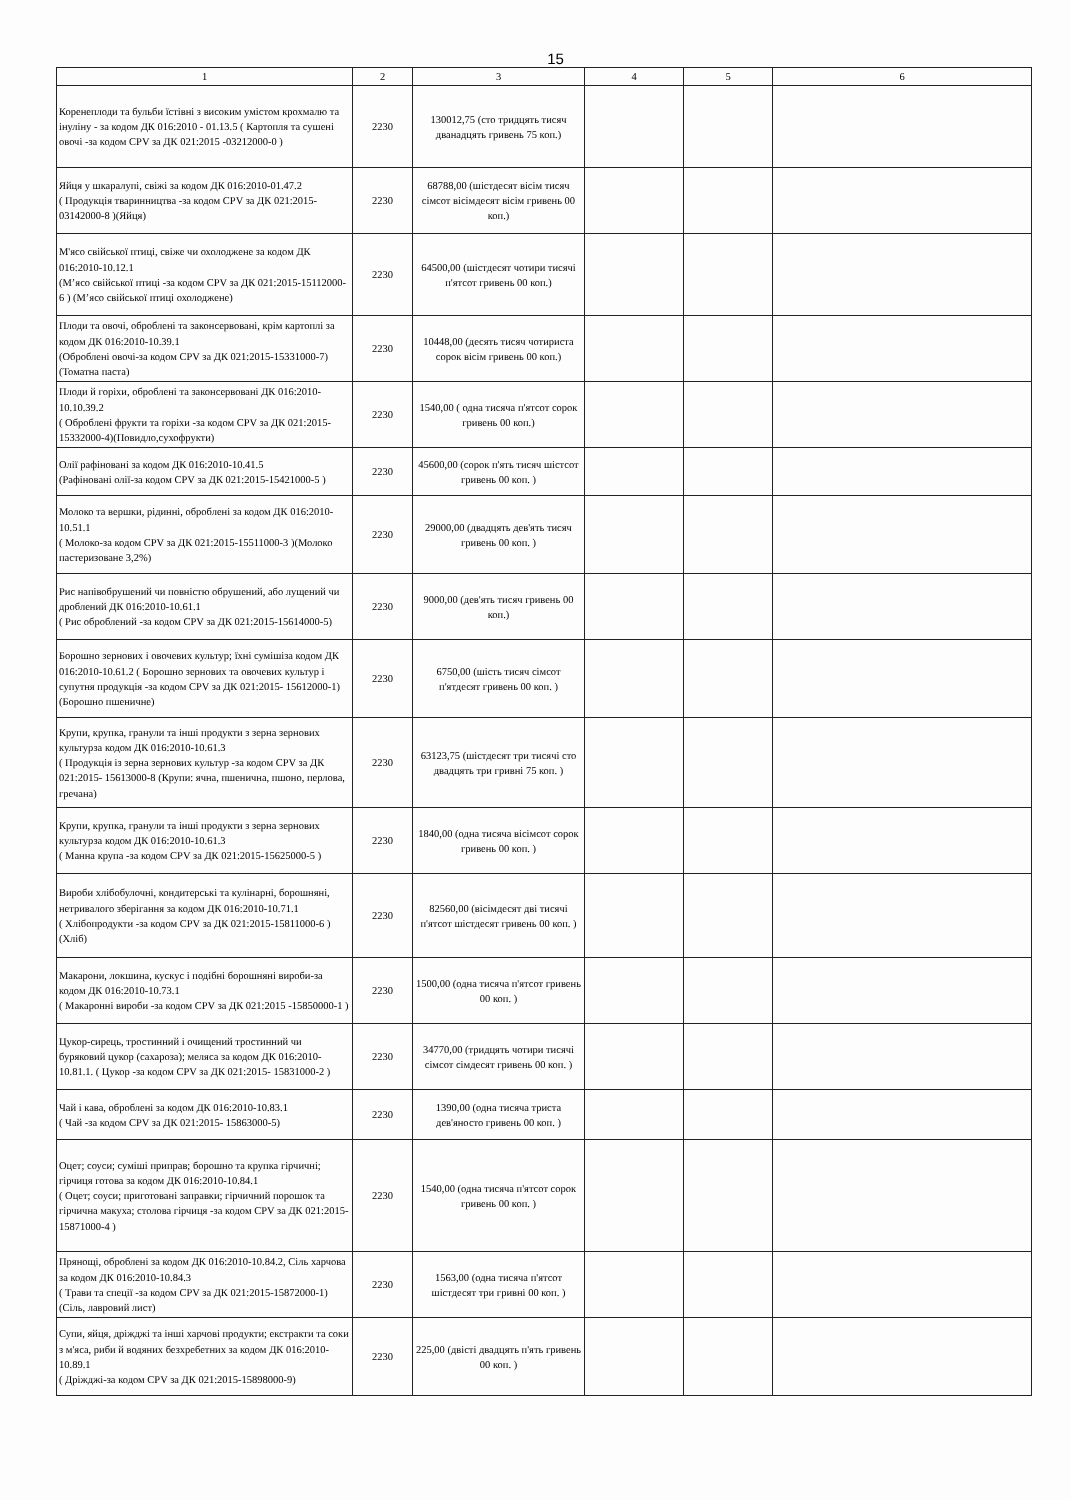15
| 1 | 2 | 3 | 4 | 5 | 6 |
| --- | --- | --- | --- | --- | --- |
| Коренеплоди та бульби їстівні з високим умістом крохмалю та інуліну - за кодом ДК 016:2010 - 01.13.5 ( Картопля та сушені овочі -за кодом CPV за ДК 021:2015 -03212000-0 ) | 2230 | 130012,75 (сто тридцять тисяч дванадцять гривень 75 коп.) | | | |
| Яйця у шкаралупі, свіжі за кодом ДК 016:2010-01.47.2 ( Продукція тваринництва -за кодом CPV за ДК 021:2015- 03142000-8 )(Яйця) | 2230 | 68788,00 (шістдесят вісім тисяч сімсот вісімдесят вісім гривень 00 коп.) | | | |
| М'ясо свійської птиці, свіже чи охолоджене за кодом ДК 016:2010-10.12.1 (М’ясо свійської птиці -за кодом CPV за ДК 021:2015-15112000-6 ) (М’ясо свійської птиці охолоджене) | 2230 | 64500,00 (шістдесят чотири тисячі п'ятсот гривень 00 коп.) | | | |
| Плоди та овочі, оброблені та законсервовані, крім картоплі за кодом ДК 016:2010-10.39.1 (Оброблені овочі-за кодом CPV за ДК 021:2015-15331000-7) (Томатна паста) | 2230 | 10448,00 (десять тисяч чотириста сорок вісім гривень 00 коп.) | | | |
| Плоди й горіхи, оброблені та законсервовані ДК 016:2010-10.10.39.2 ( Оброблені фрукти та горіхи -за кодом CPV за ДК 021:2015-15332000-4)(Повидло,сухофрукти) | 2230 | 1540,00 ( одна тисяча п'ятсот сорок гривень 00 коп.) | | | |
| Олії рафіновані за кодом ДК 016:2010-10.41.5 (Рафіновані олії-за кодом CPV за ДК 021:2015-15421000-5 ) | 2230 | 45600,00 (сорок п'ять тисяч шістсот гривень 00 коп. ) | | | |
| Молоко та вершки, рідинні, оброблені за кодом ДК 016:2010-10.51.1 ( Молоко-за кодом CPV за ДК 021:2015-15511000-3 )(Молоко пастеризоване 3,2%) | 2230 | 29000,00 (двадцять дев'ять тисяч гривень 00 коп. ) | | | |
| Рис напівобрушений чи повністю обрушений, або лущений чи дроблений ДК 016:2010-10.61.1 ( Рис оброблений -за кодом CPV за ДК 021:2015-15614000-5) | 2230 | 9000,00 (дев'ять тисяч гривень 00 коп.) | | | |
| Борошно зернових і овочевих культур; їхні сумішіза кодом ДК 016:2010-10.61.2 ( Борошно зернових та овочевих культур і супутня продукція -за кодом CPV за ДК 021:2015- 15612000-1) (Борошно пшеничне) | 2230 | 6750,00 (шість тисяч сімсот п'ятдесят гривень 00 коп. ) | | | |
| Крупи, крупка, гранули та інші продукти з зерна зернових культурза кодом ДК 016:2010-10.61.3 ( Продукція із зерна зернових культур -за кодом CPV за ДК 021:2015- 15613000-8 (Крупи: ячна, пшенична, пшоно, перлова, гречана) | 2230 | 63123,75 (шістдесят три тисячі сто двадцять три гривні 75 коп. ) | | | |
| Крупи, крупка, гранули та інші продукти з зерна зернових культурза кодом ДК 016:2010-10.61.3 ( Манна крупа -за кодом CPV за ДК 021:2015-15625000-5 ) | 2230 | 1840,00 (одна тисяча вісімсот сорок гривень 00 коп. ) | | | |
| Вироби хлібобулочні, кондитерські та кулінарні, борошняні, нетривалого зберігання за кодом ДК 016:2010-10.71.1 ( Хлібопродукти -за кодом CPV за ДК 021:2015-15811000-6 ) (Хліб) | 2230 | 82560,00 (вісімдесят дві тисячі п'ятсот шістдесят гривень 00 коп. ) | | | |
| Макарони, локшина, кускус і подібні борошняні вироби-за кодом ДК 016:2010-10.73.1 ( Макаронні вироби -за кодом CPV за ДК 021:2015 -15850000-1 ) | 2230 | 1500,00 (одна тисяча п'ятсот гривень 00 коп. ) | | | |
| Цукор-сирець, тростинний і очищений тростинний чи буряковий цукор (сахароза); меляса за кодом ДК 016:2010-10.81.1. ( Цукор -за кодом CPV за ДК 021:2015- 15831000-2 ) | 2230 | 34770,00 (тридцять чотири тисячі сімсот сімдесят гривень 00 коп. ) | | | |
| Чай і кава, оброблені за кодом ДК 016:2010-10.83.1 ( Чай -за кодом CPV за ДК 021:2015- 15863000-5) | 2230 | 1390,00 (одна тисяча триста дев'яносто гривень 00 коп. ) | | | |
| Оцет; соуси; суміші приправ; борошно та крупка гірчичні; гірчиця готова за кодом ДК 016:2010-10.84.1 ( Оцет; соуси; приготовані заправки; гірчичний порошок та гірчична макуха; столова гірчиця -за кодом CPV за ДК 021:2015-15871000-4 ) | 2230 | 1540,00 (одна тисяча п'ятсот сорок гривень 00 коп. ) | | | |
| Прянощі, оброблені за кодом ДК 016:2010-10.84.2, Сіль харчова за кодом ДК 016:2010-10.84.3 ( Трави та спеції -за кодом CPV за ДК 021:2015-15872000-1)(Сіль, лавровий лист) | 2230 | 1563,00 (одна тисяча п'ятсот шістдесят три гривні 00 коп. ) | | | |
| Супи, яйця, дріжджі та інші харчові продукти; екстракти та соки з м'яса, риби й водяних безхребетних за кодом ДК 016:2010-10.89.1 ( Дріжджі-за кодом CPV за ДК 021:2015-15898000-9) | 2230 | 225,00 (двісті двадцять п'ять гривень 00 коп. ) | | | |